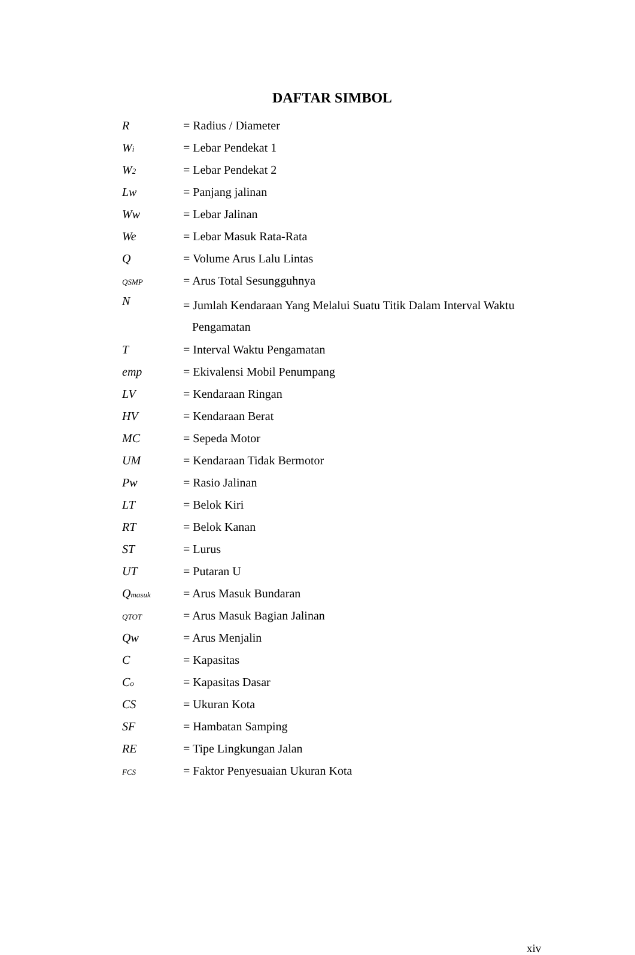DAFTAR SIMBOL
R = Radius / Diameter
Wi
= Lebar Pendekat 1
W2
= Lebar Pendekat 2
Lw = Panjang jalinan
Ww = Lebar Jalinan
We = Lebar Masuk Rata-Rata
Q = Volume Arus Lalu Lintas
QSMP
= Arus Total Sesungguhnya
N
= Jumlah Kendaraan Yang Melalui Suatu Titik Dalam Interval Waktu
Pengamatan
T = Interval Waktu Pengamatan
emp = Ekivalensi Mobil Penumpang
LV = Kendaraan Ringan
HV = Kendaraan Berat
MC = Sepeda Motor
UM = Kendaraan Tidak Bermotor
Pw = Rasio Jalinan
LT = Belok Kiri
RT = Belok Kanan
ST = Lurus
UT = Putaran U
Qmasuk
= Arus Masuk Bundaran
QTOT
= Arus Masuk Bagian Jalinan
Qw = Arus Menjalin
C = Kapasitas
Co
= Kapasitas Dasar
CS = Ukuran Kota
SF = Hambatan Samping
RE = Tipe Lingkungan Jalan
FCS
= Faktor Penyesuaian Ukuran Kota
xiv